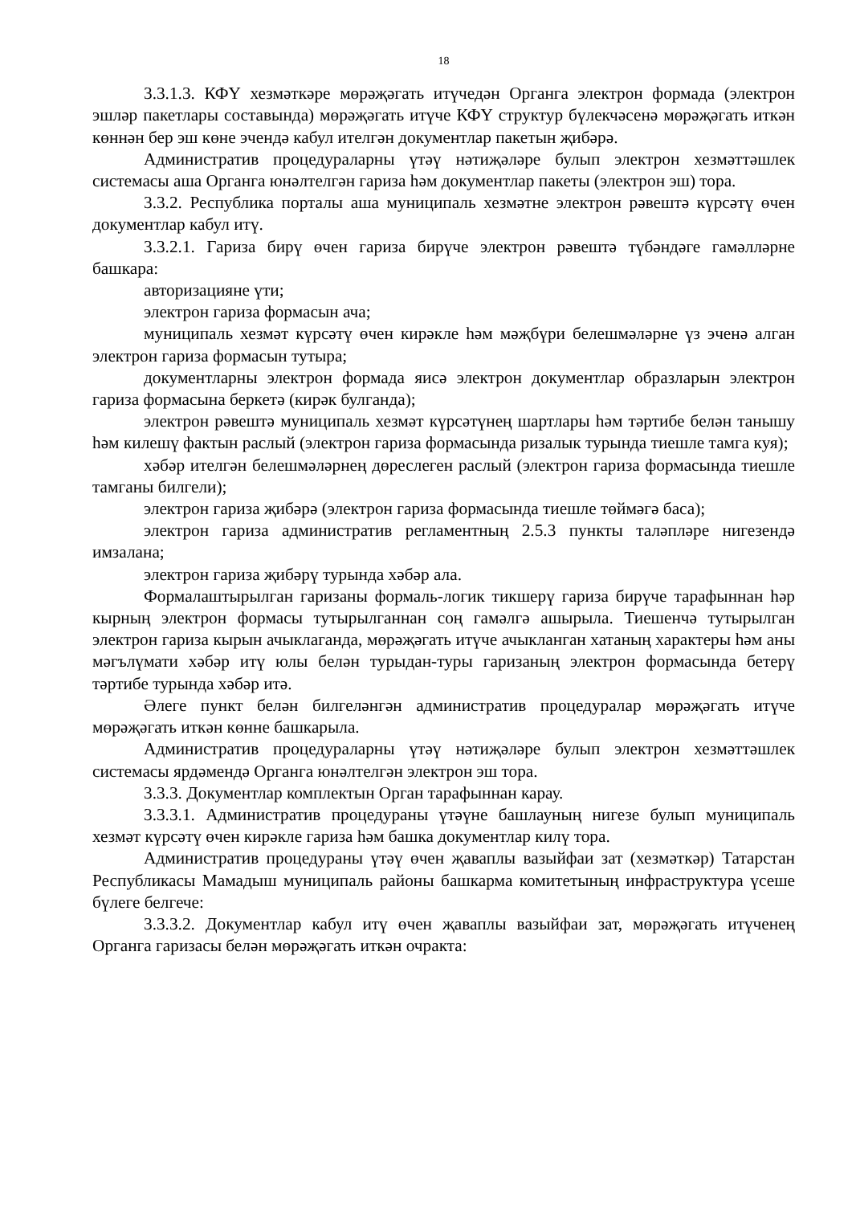18
3.3.1.3. КФҮ хезмәткәре мөрәҗәгать итүчедән Органга электрон формада (электрон эшләр пакетлары составында) мөрәҗәгать итүче КФҮ структур бүлекчәсенә мөрәҗәгать иткән көннән бер эш көне эчендә кабул ителгән документлар пакетын җибәрә.
Административ процедураларны үтәү нәтиҗәләре булып электрон хезмәттәшлек системасы аша Органга юнәлтелгән гариза һәм документлар пакеты (электрон эш) тора.
3.3.2. Республика порталы аша муниципаль хезмәтне электрон рәвештә күрсәтү өчен документлар кабул итү.
3.3.2.1. Гариза бирү өчен гариза бирүче электрон рәвештә түбәндәге гамәлләрне башкара:
авторизацияне үти;
электрон гариза формасын ача;
муниципаль хезмәт күрсәтү өчен кирәкле һәм мәҗбүри белешмәләрне үз эченә алган электрон гариза формасын тутыра;
документларны электрон формада яисә электрон документлар образларын электрон гариза формасына беркетә (кирәк булганда);
электрон рәвештә муниципаль хезмәт күрсәтүнең шартлары һәм тәртибе белән танышу һәм килешү фактын раслый (электрон гариза формасында ризалык турында тиешле тамга куя);
хәбәр ителгән белешмәләрнең дөреслеген раслый (электрон гариза формасында тиешле тамганы билгели);
электрон гариза җибәрә (электрон гариза формасында тиешле төймәгә баса);
электрон гариза административ регламентның 2.5.3 пункты таләпләре нигезендә имзалана;
электрон гариза җибәрү турында хәбәр ала.
Формалаштырылган гаризаны формаль-логик тикшерү гариза бирүче тарафыннан һәр кырның электрон формасы тутырылганнан соң гамәлгә ашырыла. Тиешенчә тутырылган электрон гариза кырын ачыклаганда, мөрәҗәгать итүче ачыкланган хатаның характеры һәм аны мәгълүмати хәбәр итү юлы белән турыдан-туры гаризаның электрон формасында бетерү тәртибе турында хәбәр итә.
Әлеге пункт белән билгеләнгән административ процедуралар мөрәҗәгать итүче мөрәҗәгать иткән көнне башкарыла.
Административ процедураларны үтәү нәтиҗәләре булып электрон хезмәттәшлек системасы ярдәмендә Органга юнәлтелгән электрон эш тора.
3.3.3. Документлар комплектын Орган тарафыннан карау.
3.3.3.1. Административ процедураны үтәүне башлауның нигезе булып муниципаль хезмәт күрсәтү өчен кирәкле гариза һәм башка документлар килү тора.
Административ процедураны үтәү өчен җаваплы вазыйфаи зат (хезмәткәр) Татарстан Республикасы Мамадыш муниципаль районы башкарма комитетының инфраструктура үсеше бүлеге белгече:
3.3.3.2. Документлар кабул итү өчен җаваплы вазыйфаи зат, мөрәҗәгать итүченең Органга гаризасы белән мөрәҗәгать иткән очракта: